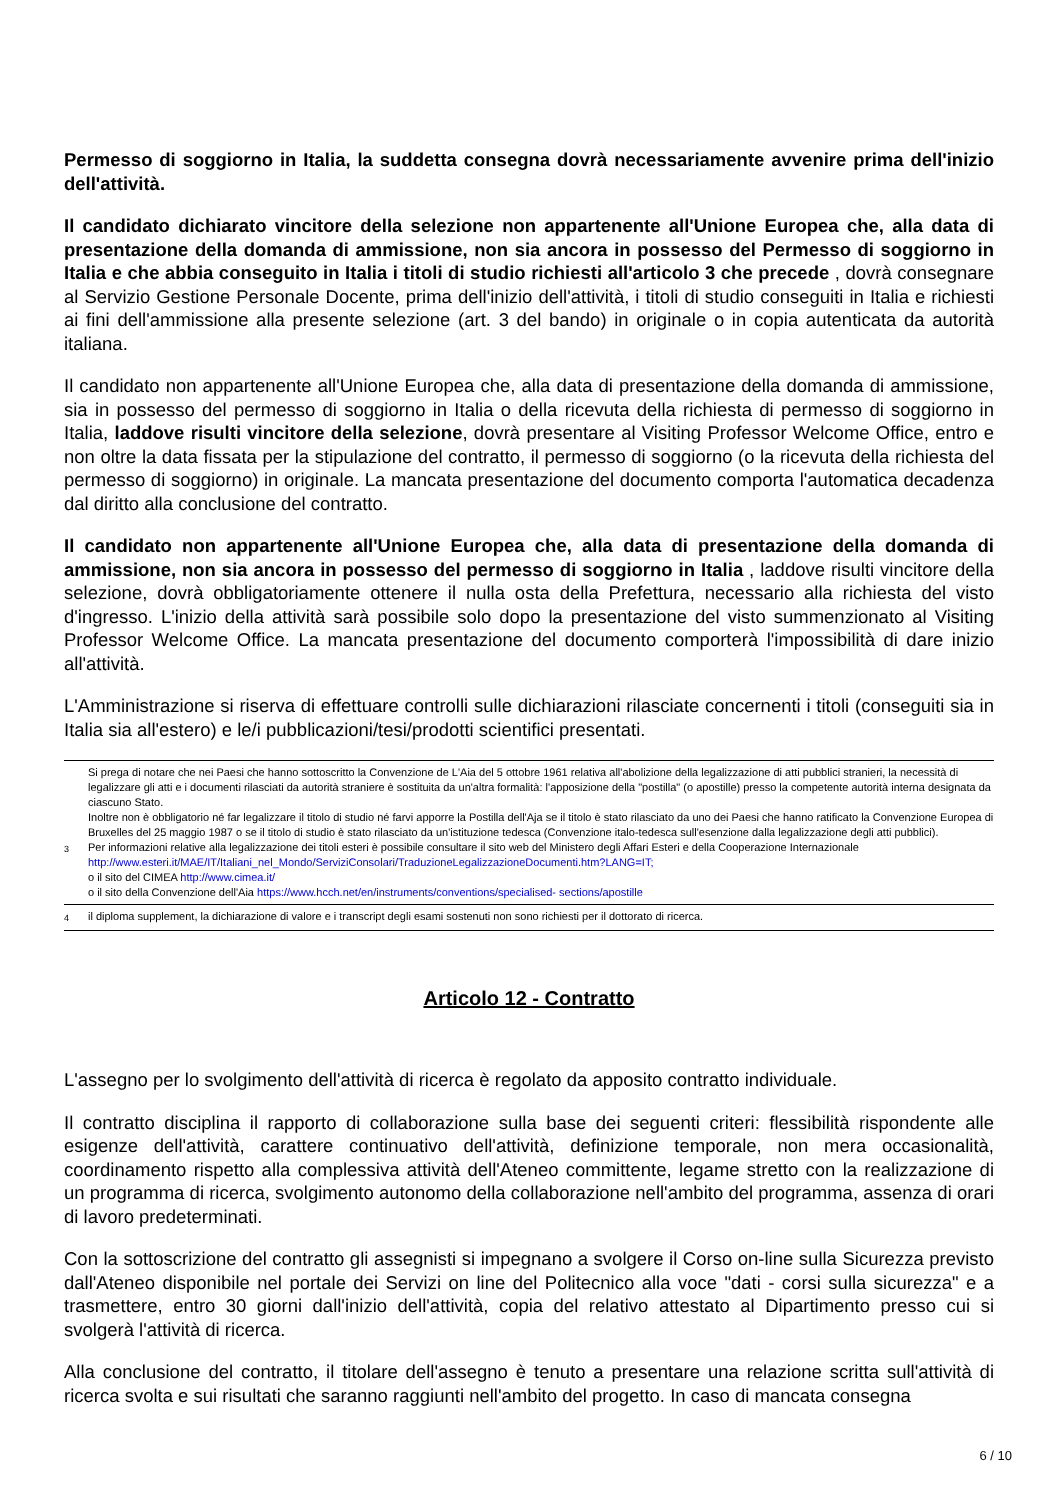Permesso di soggiorno in Italia, la suddetta consegna dovrà necessariamente avvenire prima dell'inizio dell'attività.
Il candidato dichiarato vincitore della selezione non appartenente all'Unione Europea che, alla data di presentazione della domanda di ammissione, non sia ancora in possesso del Permesso di soggiorno in Italia e che abbia conseguito in Italia i titoli di studio richiesti all'articolo 3 che precede , dovrà consegnare al Servizio Gestione Personale Docente, prima dell'inizio dell'attività, i titoli di studio conseguiti in Italia e richiesti ai fini dell'ammissione alla presente selezione (art. 3 del bando) in originale o in copia autenticata da autorità italiana.
Il candidato non appartenente all'Unione Europea che, alla data di presentazione della domanda di ammissione, sia in possesso del permesso di soggiorno in Italia o della ricevuta della richiesta di permesso di soggiorno in Italia, laddove risulti vincitore della selezione, dovrà presentare al Visiting Professor Welcome Office, entro e non oltre la data fissata per la stipulazione del contratto, il permesso di soggiorno (o la ricevuta della richiesta del permesso di soggiorno) in originale. La mancata presentazione del documento comporta l'automatica decadenza dal diritto alla conclusione del contratto.
Il candidato non appartenente all'Unione Europea che, alla data di presentazione della domanda di ammissione, non sia ancora in possesso del permesso di soggiorno in Italia , laddove risulti vincitore della selezione, dovrà obbligatoriamente ottenere il nulla osta della Prefettura, necessario alla richiesta del visto d'ingresso. L'inizio della attività sarà possibile solo dopo la presentazione del visto summenzionato al Visiting Professor Welcome Office. La mancata presentazione del documento comporterà l'impossibilità di dare inizio all'attività.
L'Amministrazione si riserva di effettuare controlli sulle dichiarazioni rilasciate concernenti i titoli (conseguiti sia in Italia sia all'estero) e le/i pubblicazioni/tesi/prodotti scientifici presentati.
3
Si prega di notare che nei Paesi che hanno sottoscritto la Convenzione de L'Aia del 5 ottobre 1961 relativa all'abolizione della legalizzazione di atti pubblici stranieri, la necessità di legalizzare gli atti e i documenti rilasciati da autorità straniere è sostituita da un'altra formalità: l'apposizione della "postilla" (o apostille) presso la competente autorità interna designata da ciascuno Stato.
Inoltre non è obbligatorio né far legalizzare il titolo di studio né farvi apporre la Postilla dell'Aja se il titolo è stato rilasciato da uno dei Paesi che hanno ratificato la Convenzione Europea di Bruxelles del 25 maggio 1987 o se il titolo di studio è stato rilasciato da un'istituzione tedesca (Convenzione italo-tedesca sull'esenzione dalla legalizzazione degli atti pubblici).
Per informazioni relative alla legalizzazione dei titoli esteri è possibile consultare il sito web del Ministero degli Affari Esteri e della Cooperazione Internazionale http://www.esteri.it/MAE/IT/Italiani_nel_Mondo/ServiziConsolari/TraduzioneLegalizzazioneDocumenti.htm?LANG=IT;
o il sito del CIMEA http://www.cimea.it/
o il sito della Convenzione dell'Aia https://www.hcch.net/en/instruments/conventions/specialised- sections/apostille
4
il diploma supplement, la dichiarazione di valore e i transcript degli esami sostenuti non sono richiesti per il dottorato di ricerca.
Articolo 12 - Contratto
L'assegno per lo svolgimento dell'attività di ricerca è regolato da apposito contratto individuale.
Il contratto disciplina il rapporto di collaborazione sulla base dei seguenti criteri: flessibilità rispondente alle esigenze dell'attività, carattere continuativo dell'attività, definizione temporale, non mera occasionalità, coordinamento rispetto alla complessiva attività dell'Ateneo committente, legame stretto con la realizzazione di un programma di ricerca, svolgimento autonomo della collaborazione nell'ambito del programma, assenza di orari di lavoro predeterminati.
Con la sottoscrizione del contratto gli assegnisti si impegnano a svolgere il Corso on-line sulla Sicurezza previsto dall'Ateneo disponibile nel portale dei Servizi on line del Politecnico alla voce "dati - corsi sulla sicurezza" e a trasmettere, entro 30 giorni dall'inizio dell'attività, copia del relativo attestato al Dipartimento presso cui si svolgerà l'attività di ricerca.
Alla conclusione del contratto, il titolare dell'assegno è tenuto a presentare una relazione scritta sull'attività di ricerca svolta e sui risultati che saranno raggiunti nell'ambito del progetto. In caso di mancata consegna
6 / 10